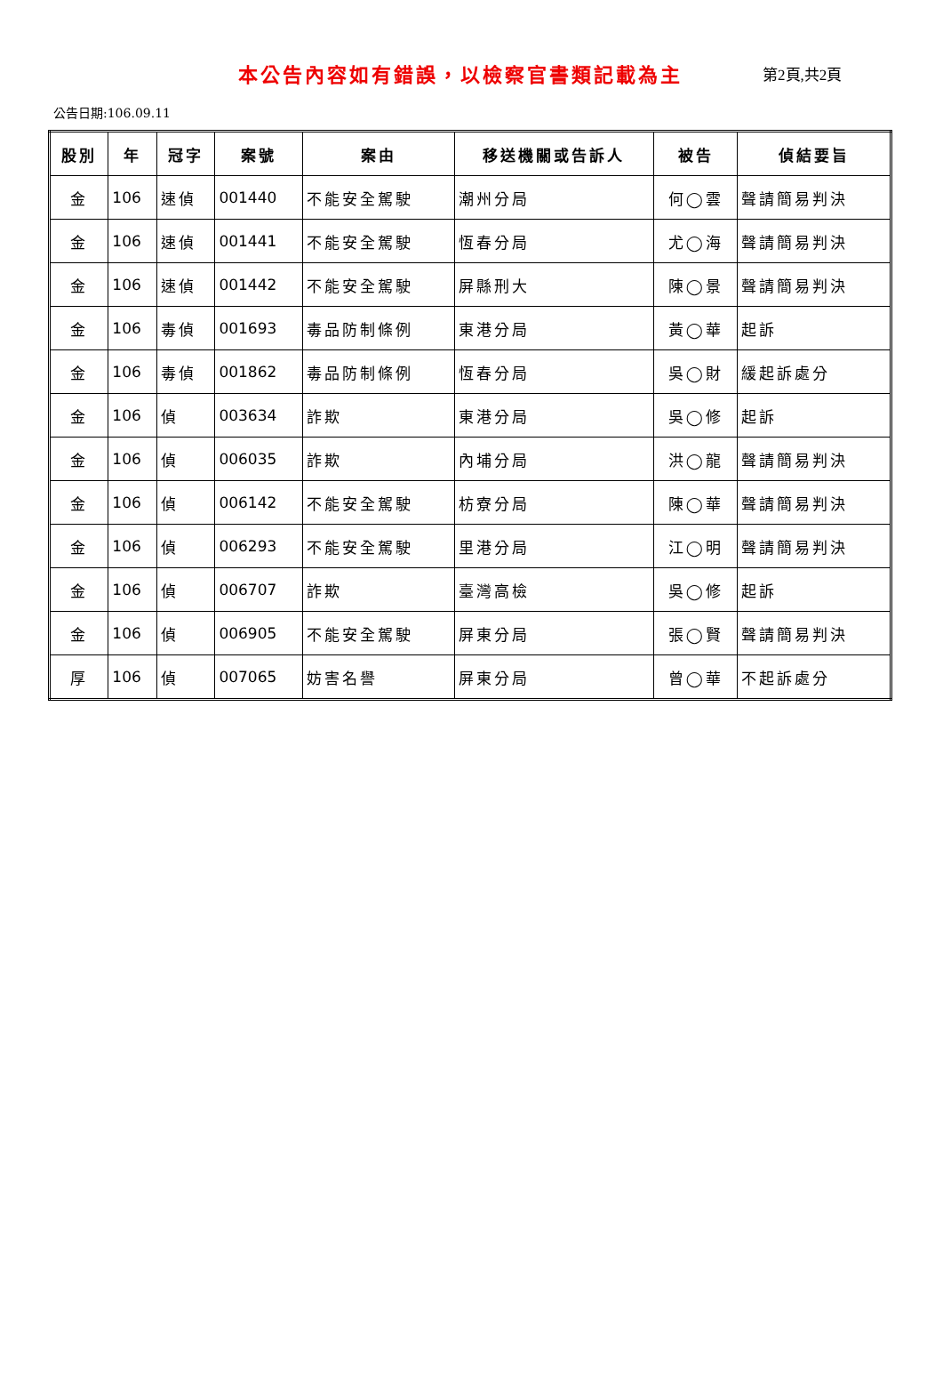本公告內容如有錯誤，以檢察官書類記載為主
第2頁,共2頁
公告日期:106.09.11
| 股別 | 年 | 冠字 | 案號 | 案由 | 移送機關或告訴人 | 被告 | 偵結要旨 |
| --- | --- | --- | --- | --- | --- | --- | --- |
| 金 | 106 | 速偵 | 001440 | 不能安全駕駛 | 潮州分局 | 何◯雲 | 聲請簡易判決 |
| 金 | 106 | 速偵 | 001441 | 不能安全駕駛 | 恆春分局 | 尤◯海 | 聲請簡易判決 |
| 金 | 106 | 速偵 | 001442 | 不能安全駕駛 | 屏縣刑大 | 陳◯景 | 聲請簡易判決 |
| 金 | 106 | 毒偵 | 001693 | 毒品防制條例 | 東港分局 | 黃◯華 | 起訴 |
| 金 | 106 | 毒偵 | 001862 | 毒品防制條例 | 恆春分局 | 吳◯財 | 緩起訴處分 |
| 金 | 106 | 偵 | 003634 | 詐欺 | 東港分局 | 吳◯修 | 起訴 |
| 金 | 106 | 偵 | 006035 | 詐欺 | 內埔分局 | 洪◯龍 | 聲請簡易判決 |
| 金 | 106 | 偵 | 006142 | 不能安全駕駛 | 枋寮分局 | 陳◯華 | 聲請簡易判決 |
| 金 | 106 | 偵 | 006293 | 不能安全駕駛 | 里港分局 | 江◯明 | 聲請簡易判決 |
| 金 | 106 | 偵 | 006707 | 詐欺 | 臺灣高檢 | 吳◯修 | 起訴 |
| 金 | 106 | 偵 | 006905 | 不能安全駕駛 | 屏東分局 | 張◯賢 | 聲請簡易判決 |
| 厚 | 106 | 偵 | 007065 | 妨害名譽 | 屏東分局 | 曾◯華 | 不起訴處分 |